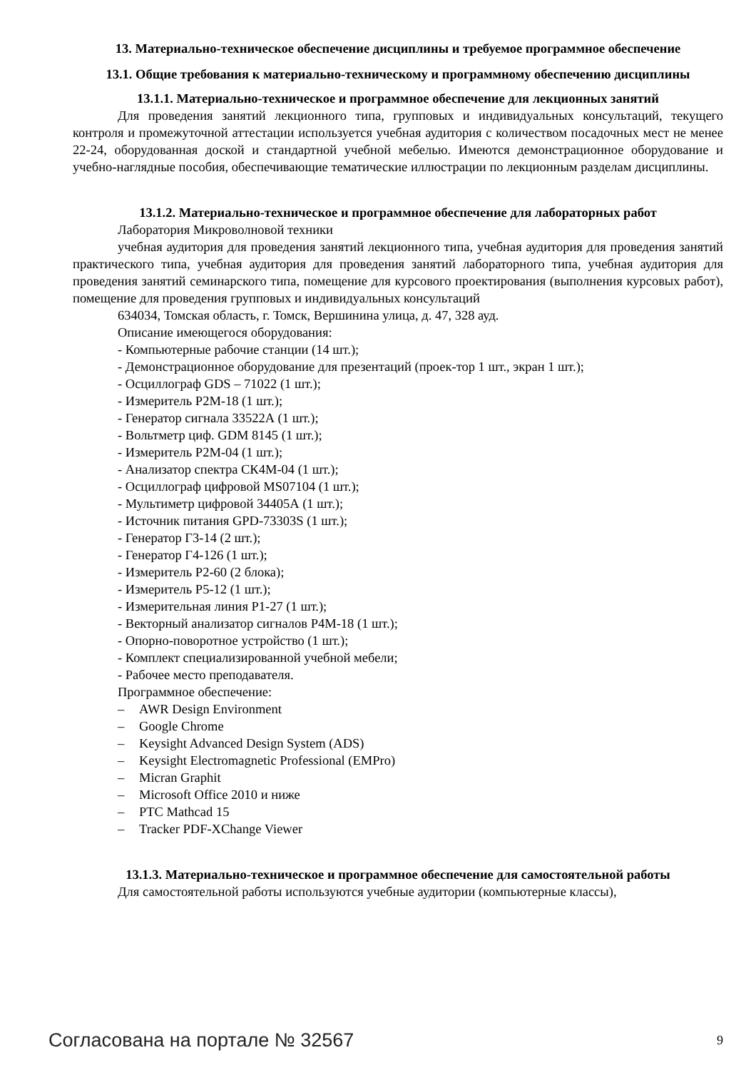13. Материально-техническое обеспечение дисциплины и требуемое программное обеспечение
13.1. Общие требования к материально-техническому и программному обеспечению дисциплины
13.1.1. Материально-техническое и программное обеспечение для лекционных занятий
Для проведения занятий лекционного типа, групповых и индивидуальных консультаций, текущего контроля и промежуточной аттестации используется учебная аудитория с количеством посадочных мест не менее 22-24, оборудованная доской и стандартной учебной мебелью. Имеются демонстрационное оборудование и учебно-наглядные пособия, обеспечивающие тематические иллюстрации по лекционным разделам дисциплины.
13.1.2. Материально-техническое и программное обеспечение для лабораторных работ
Лаборатория Микроволновой техники
учебная аудитория для проведения занятий лекционного типа, учебная аудитория для проведения занятий практического типа, учебная аудитория для проведения занятий лабораторного типа, учебная аудитория для проведения занятий семинарского типа, помещение для курсового проектирования (выполнения курсовых работ), помещение для проведения групповых и индивидуальных консультаций
634034, Томская область, г. Томск, Вершинина улица, д. 47, 328 ауд.
Описание имеющегося оборудования:
- Компьютерные рабочие станции (14 шт.);
- Демонстрационное оборудование для презентаций (проек-тор 1 шт., экран 1 шт.);
- Осциллограф GDS – 71022 (1 шт.);
- Измеритель Р2М-18 (1 шт.);
- Генератор сигнала 33522А (1 шт.);
- Вольтметр циф. GDM 8145 (1 шт.);
- Измеритель Р2М-04 (1 шт.);
- Анализатор спектра СК4М-04 (1 шт.);
- Осциллограф цифровой MS07104 (1 шт.);
- Мультиметр цифровой 34405А (1 шт.);
- Источник питания GPD-73303S (1 шт.);
- Генератор Г3-14 (2 шт.);
- Генератор Г4-126 (1 шт.);
- Измеритель Р2-60 (2 блока);
- Измеритель Р5-12 (1 шт.);
- Измерительная линия Р1-27 (1 шт.);
- Векторный анализатор сигналов Р4М-18 (1 шт.);
- Опорно-поворотное устройство (1 шт.);
- Комплект специализированной учебной мебели;
- Рабочее место преподавателя.
Программное обеспечение:
– AWR Design Environment
– Google Chrome
– Keysight Advanced Design System (ADS)
– Keysight Electromagnetic Professional (EMPro)
– Micran Graphit
– Microsoft Office 2010 и ниже
– PTC Mathcad 15
– Tracker PDF-XChange Viewer
13.1.3. Материально-техническое и программное обеспечение для самостоятельной работы
Для самостоятельной работы используются учебные аудитории (компьютерные классы),
Согласована на портале № 32567 9